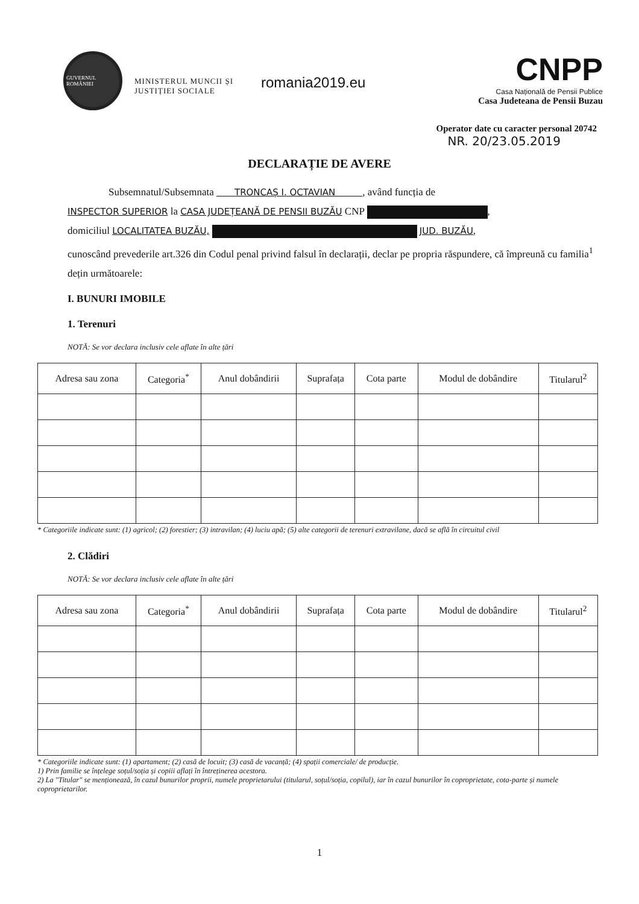GUVERNUL ROMÂNIEI
MINISTERUL MUNCII ȘI JUSTIȚIEI SOCIALE
romania2019.eu
CNPP
Casa Națională de Pensii Publice
Casa Judeteana de Pensii Buzau
Operator date cu caracter personal 20742
NR. 20/23.05.2019
DECLARAȚIE DE AVERE
    Subsemnatul/Subsemnata   TRONCAȘ I. OCTAVIAN   , având funcția de
INSPECTOR SUPERIOR la CASA JUDEȚEANĂ DE PENSII BUZĂU CNP ,
domiciliul LOCALITATEA BUZĂU, JUD. BUZĂU,
cunoscând prevederile art.326 din Codul penal privind falsul în declarații, declar pe propria răspundere, că împreună cu familia<sup>1</sup> dețin următoarele:
I. BUNURI IMOBILE
1. Terenuri
NOTĂ: Se vor declara inclusiv cele aflate în alte țări
| Adresa sau zona | Categoria<sup>*</sup> | Anul dobândirii | Suprafața | Cota parte | Modul de dobândire | Titularul<sup>2</sup> |
| --- | --- | --- | --- | --- | --- | --- |
* Categoriile indicate sunt: (1) agricol; (2) forestier; (3) intravilan; (4) luciu apă; (5) alte categorii de terenuri extravilane, dacă se află în circuitul civil
2. Clădiri
NOTĂ: Se vor declara inclusiv cele aflate în alte țări
| Adresa sau zona | Categoria<sup>*</sup> | Anul dobândirii | Suprafața | Cota parte | Modul de dobândire | Titularul<sup>2</sup> |
| --- | --- | --- | --- | --- | --- | --- |
* Categoriile indicate sunt: (1) apartament; (2) casă de locuit; (3) casă de vacanță; (4) spații comerciale/ de producție.
1) Prin familie se înțelege soțul/soția și copiii aflați în întreținerea acestora.
2) La "Titular" se menționează, în cazul bunurilor proprii, numele proprietarului (titularul, soțul/soția, copilul), iar în cazul bunurilor în coproprietate, cota-parte și numele coproprietarilor.
1